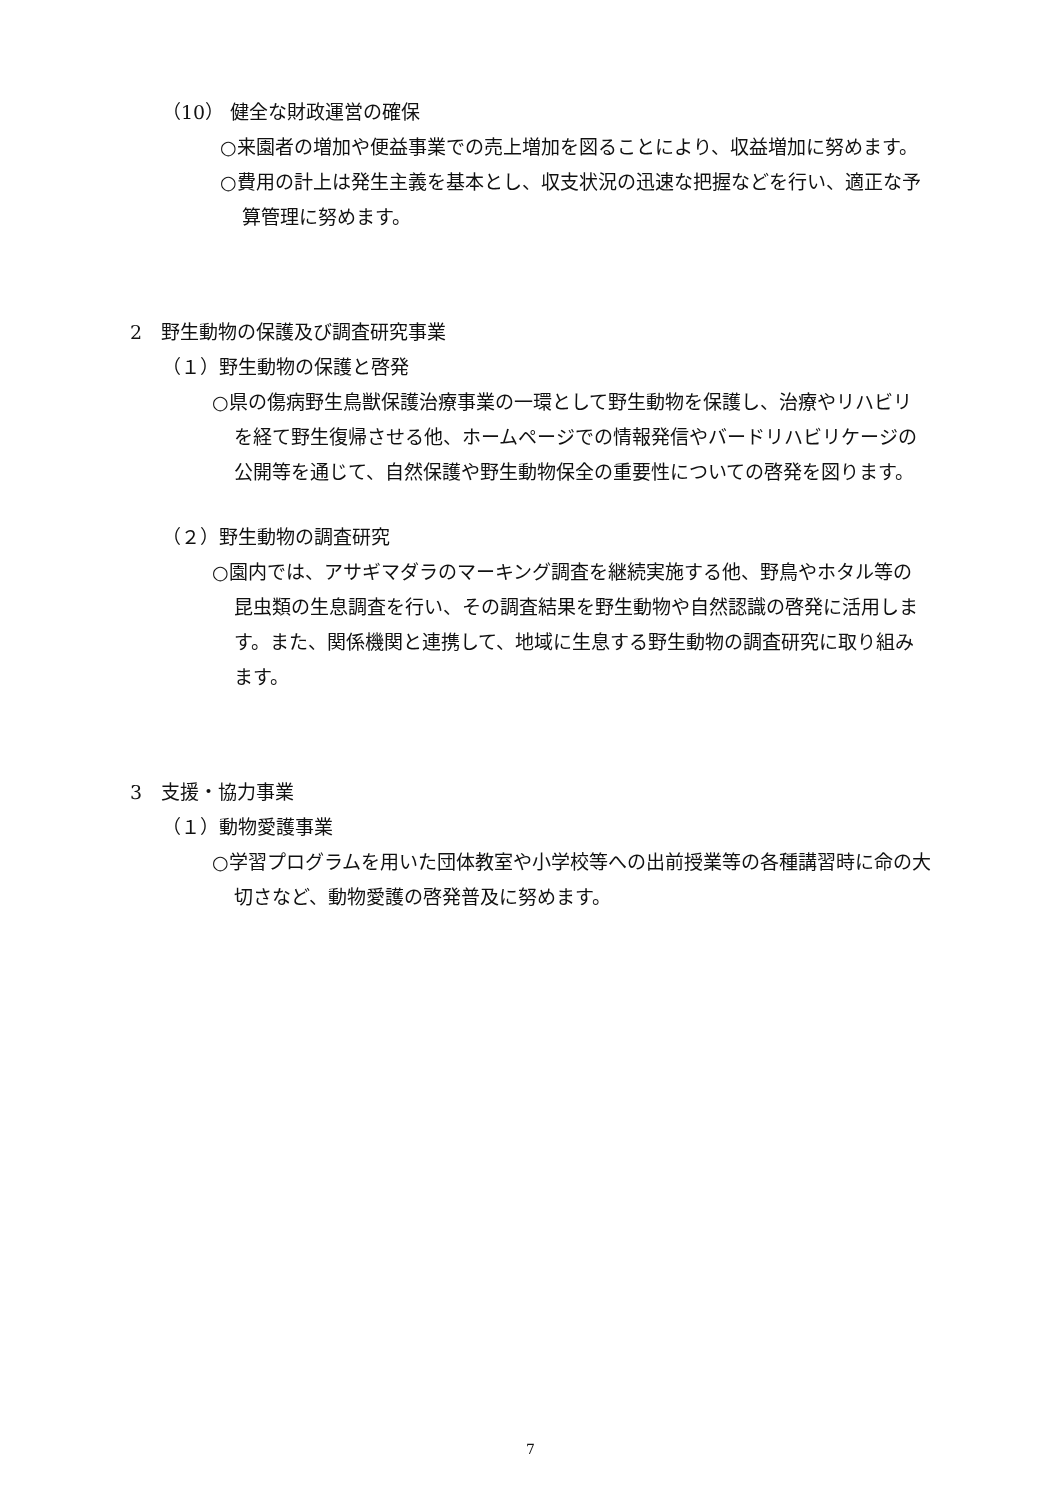（10） 健全な財政運営の確保
○来園者の増加や便益事業での売上増加を図ることにより、収益増加に努めます。
○費用の計上は発生主義を基本とし、収支状況の迅速な把握などを行い、適正な予算管理に努めます。
2　野生動物の保護及び調査研究事業
（１）野生動物の保護と啓発
○県の傷病野生鳥獣保護治療事業の一環として野生動物を保護し、治療やリハビリを経て野生復帰させる他、ホームページでの情報発信やバードリハビリケージの公開等を通じて、自然保護や野生動物保全の重要性についての啓発を図ります。
（２）野生動物の調査研究
○園内では、アサギマダラのマーキング調査を継続実施する他、野鳥やホタル等の昆虫類の生息調査を行い、その調査結果を野生動物や自然認識の啓発に活用します。また、関係機関と連携して、地域に生息する野生動物の調査研究に取り組みます。
3　支援・協力事業
（１）動物愛護事業
○学習プログラムを用いた団体教室や小学校等への出前授業等の各種講習時に命の大切さなど、動物愛護の啓発普及に努めます。
7